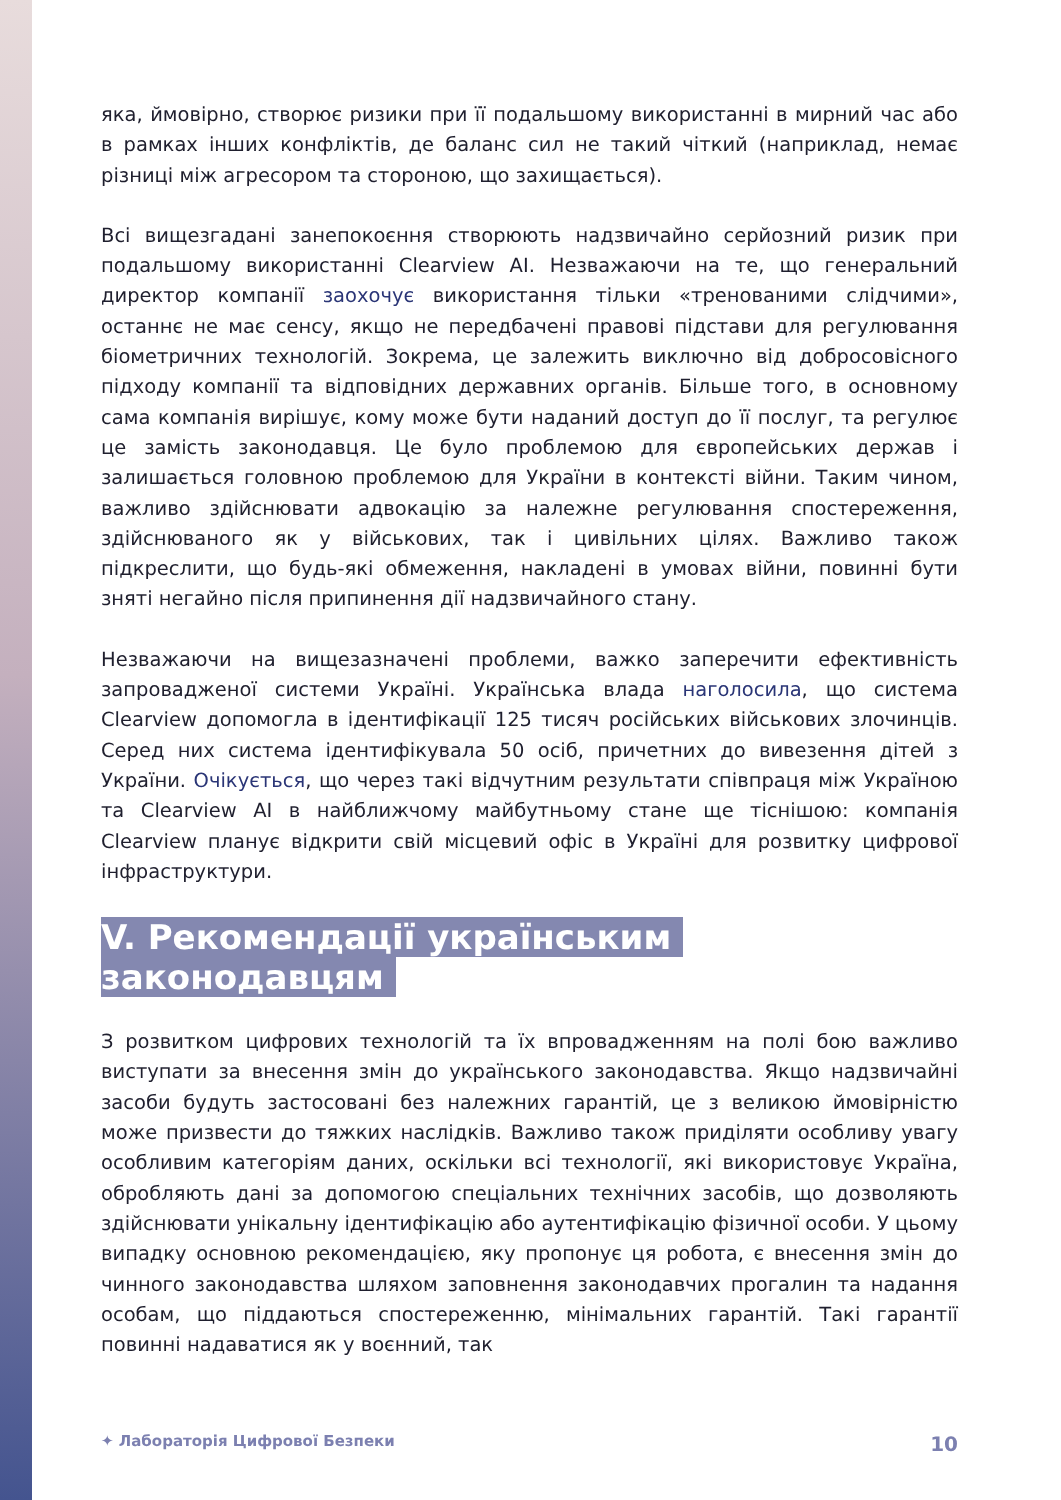яка, ймовірно, створює ризики при її подальшому використанні в мирний час або в рамках інших конфліктів, де баланс сил не такий чіткий (наприклад, немає різниці між агресором та стороною, що захищається).
Всі вищезгадані занепокоєння створюють надзвичайно серйозний ризик при подальшому використанні Clearview AI. Незважаючи на те, що генеральний директор компанії заохочує використання тільки «тренованими слідчими», останнє не має сенсу, якщо не передбачені правові підстави для регулювання біометричних технологій. Зокрема, це залежить виключно від добросовісного підходу компанії та відповідних державних органів. Більше того, в основному сама компанія вирішує, кому може бути наданий доступ до її послуг, та регулює це замість законодавця. Це було проблемою для європейських держав і залишається головною проблемою для України в контексті війни. Таким чином, важливо здійснювати адвокацію за належне регулювання спостереження, здійснюваного як у військових, так і цивільних цілях. Важливо також підкреслити, що будь-які обмеження, накладені в умовах війни, повинні бути зняті негайно після припинення дії надзвичайного стану.
Незважаючи на вищезазначені проблеми, важко заперечити ефективність запровадженої системи Україні. Українська влада наголосила, що система Clearview допомогла в ідентифікації 125 тисяч російських військових злочинців. Серед них система ідентифікувала 50 осіб, причетних до вивезення дітей з України. Очікується, що через такі відчутним результати співпраця між Україною та Clearview AI в найближчому майбутньому стане ще тіснішою: компанія Clearview планує відкрити свій місцевий офіс в Україні для розвитку цифрової інфраструктури.
V. Рекомендації українським законодавцям
З розвитком цифрових технологій та їх впровадженням на полі бою важливо виступати за внесення змін до українського законодавства. Якщо надзвичайні засоби будуть застосовані без належних гарантій, це з великою ймовірністю може призвести до тяжких наслідків. Важливо також приділяти особливу увагу особливим категоріям даних, оскільки всі технології, які використовує Україна, обробляють дані за допомогою спеціальних технічних засобів, що дозволяють здійснювати унікальну ідентифікацію або аутентифікацію фізичної особи. У цьому випадку основною рекомендацією, яку пропонує ця робота, є внесення змін до чинного законодавства шляхом заповнення законодавчих прогалин та надання особам, що піддаються спостереженню, мінімальних гарантій. Такі гарантії повинні надаватися як у воєнний, так
✦ Лабораторія Цифрової Безпеки 10